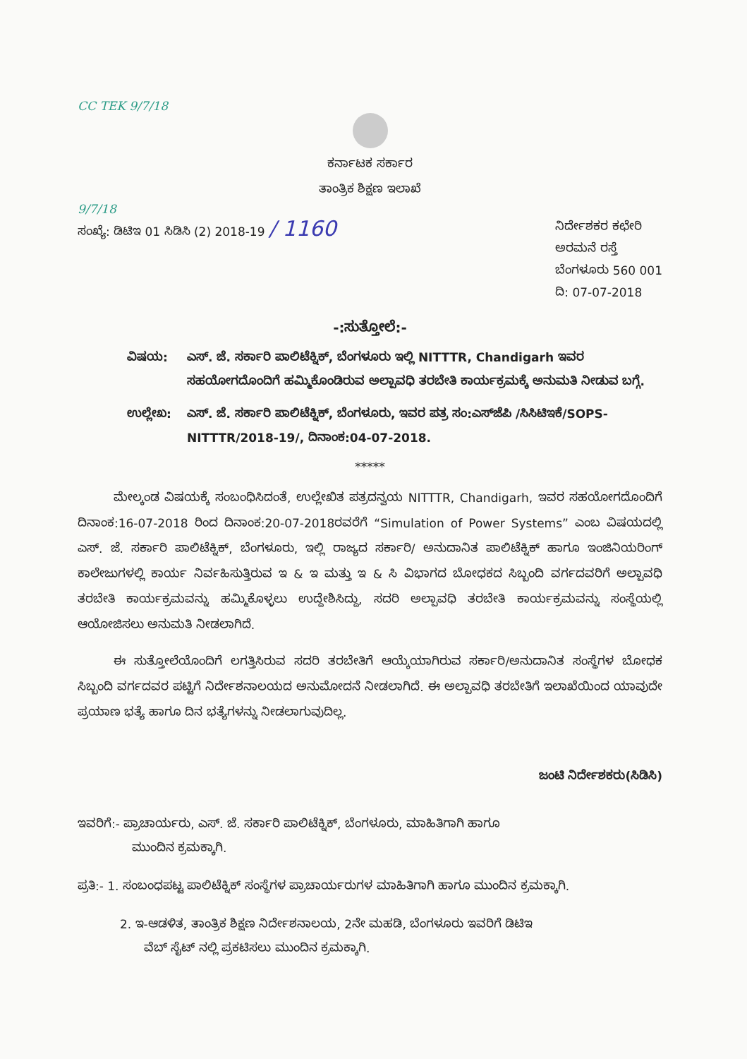CC TEK 9/7/18
ಕರ್ನಾಟಕ ಸರ್ಕಾರ
ತಾಂತ್ರಿಕ ಶಿಕ್ಷಣ ಇಲಾಖೆ
9/7/18
ಸಂಖ್ಯೆ: ಡಿಟಿಇ 01 ಸಿಡಿಸಿ (2) 2018-19 / 1160
ನಿರ್ದೇಶಕರ ಕಛೇರಿ
ಅರಮನೆ ರಸ್ತೆ
ಬೆಂಗಳೂರು 560 001
ದಿ: 07-07-2018
-:ಸುತ್ತೋಲೆ:-
ವಿಷಯ: ಎಸ್. ಜೆ. ಸರ್ಕಾರಿ ಪಾಲಿಟೆಕ್ನಿಕ್, ಬೆಂಗಳೂರು ಇಲ್ಲಿ NITTTR, Chandigarh ಇವರ ಸಹಯೋಗದೊಂದಿಗೆ ಹಮ್ಮಿಕೊಂಡಿರುವ ಅಲ್ಪಾವಧಿ ತರಬೇತಿ ಕಾರ್ಯಕ್ರಮಕ್ಕೆ ಅನುಮತಿ ನೀಡುವ ಬಗ್ಗೆ.
ಉಲ್ಲೇಖ: ಎಸ್. ಜೆ. ಸರ್ಕಾರಿ ಪಾಲಿಟೆಕ್ನಿಕ್, ಬೆಂಗಳೂರು, ಇವರ ಪತ್ರ ಸಂ:ಎಸ್‌ಜೆಪಿ /ಸಿಸಿಟಿಇಕೆ/SOPS-NITTTR/2018-19/, ದಿನಾಂಕ:04-07-2018.
*****
   ಮೇಲ್ಕಂಡ ವಿಷಯಕ್ಕೆ ಸಂಬಂಧಿಸಿದಂತೆ, ಉಲ್ಲೇಖಿತ ಪತ್ರದನ್ವಯ NITTTR, Chandigarh, ಇವರ ಸಹಯೋಗದೊಂದಿಗೆ ದಿನಾಂಕ:16-07-2018 ರಿಂದ ದಿನಾಂಕ:20-07-2018ರವರೆಗೆ “Simulation of Power Systems” ಎಂಬ ವಿಷಯದಲ್ಲಿ ಎಸ್. ಜೆ. ಸರ್ಕಾರಿ ಪಾಲಿಟೆಕ್ನಿಕ್, ಬೆಂಗಳೂರು, ಇಲ್ಲಿ ರಾಜ್ಯದ ಸರ್ಕಾರಿ/ ಅನುದಾನಿತ ಪಾಲಿಟೆಕ್ನಿಕ್ ಹಾಗೂ ಇಂಜಿನಿಯರಿಂಗ್ ಕಾಲೇಜುಗಳಲ್ಲಿ ಕಾರ್ಯ ನಿರ್ವಹಿಸುತ್ತಿರುವ ಇ & ಇ ಮತ್ತು ಇ & ಸಿ ವಿಭಾಗದ ಬೋಧಕದ ಸಿಬ್ಬಂದಿ ವರ್ಗದವರಿಗೆ ಅಲ್ಪಾವಧಿ ತರಬೇತಿ ಕಾರ್ಯಕ್ರಮವನ್ನು ಹಮ್ಮಿಕೊಳ್ಳಲು ಉದ್ದೇಶಿಸಿದ್ದು, ಸದರಿ ಅಲ್ಪಾವಧಿ ತರಬೇತಿ ಕಾರ್ಯಕ್ರಮವನ್ನು ಸಂಸ್ಥೆಯಲ್ಲಿ ಆಯೋಜಿಸಲು ಅನುಮತಿ ನೀಡಲಾಗಿದೆ.
   ಈ ಸುತ್ತೋಲೆಯೊಂದಿಗೆ ಲಗತ್ತಿಸಿರುವ ಸದರಿ ತರಬೇತಿಗೆ ಆಯ್ಕೆಯಾಗಿರುವ ಸರ್ಕಾರಿ/ಅನುದಾನಿತ ಸಂಸ್ಥೆಗಳ ಬೋಧಕ ಸಿಬ್ಬಂದಿ ವರ್ಗದವರ ಪಟ್ಟಿಗೆ ನಿರ್ದೇಶನಾಲಯದ ಅನುಮೋದನೆ ನೀಡಲಾಗಿದೆ. ಈ ಅಲ್ಪಾವಧಿ ತರಬೇತಿಗೆ ಇಲಾಖೆಯಿಂದ ಯಾವುದೇ ಪ್ರಯಾಣ ಭತ್ಯೆ ಹಾಗೂ ದಿನ ಭತ್ಯೆಗಳನ್ನು ನೀಡಲಾಗುವುದಿಲ್ಲ.
ಜಂಟಿ ನಿರ್ದೇಶಕರು(ಸಿಡಿಸಿ)
ಇವರಿಗೆ:- ಪ್ರಾಚಾರ್ಯರು, ಎಸ್. ಜೆ. ಸರ್ಕಾರಿ ಪಾಲಿಟೆಕ್ನಿಕ್, ಬೆಂಗಳೂರು, ಮಾಹಿತಿಗಾಗಿ ಹಾಗೂ
     ಮುಂದಿನ ಕ್ರಮಕ್ಕಾಗಿ.
ಪ್ರತಿ:- 1. ಸಂಬಂಧಪಟ್ಟ ಪಾಲಿಟೆಕ್ನಿಕ್ ಸಂಸ್ಥೆಗಳ ಪ್ರಾಚಾರ್ಯರುಗಳ ಮಾಹಿತಿಗಾಗಿ ಹಾಗೂ ಮುಂದಿನ ಕ್ರಮಕ್ಕಾಗಿ.
2. ಇ-ಆಡಳಿತ, ತಾಂತ್ರಿಕ ಶಿಕ್ಷಣ ನಿರ್ದೇಶನಾಲಯ, 2ನೇ ಮಹಡಿ, ಬೆಂಗಳೂರು ಇವರಿಗೆ ಡಿಟಿಇ
  ವೆಬ್ ಸೈಟ್ ನಲ್ಲಿ ಪ್ರಕಟಿಸಲು ಮುಂದಿನ ಕ್ರಮಕ್ಕಾಗಿ.